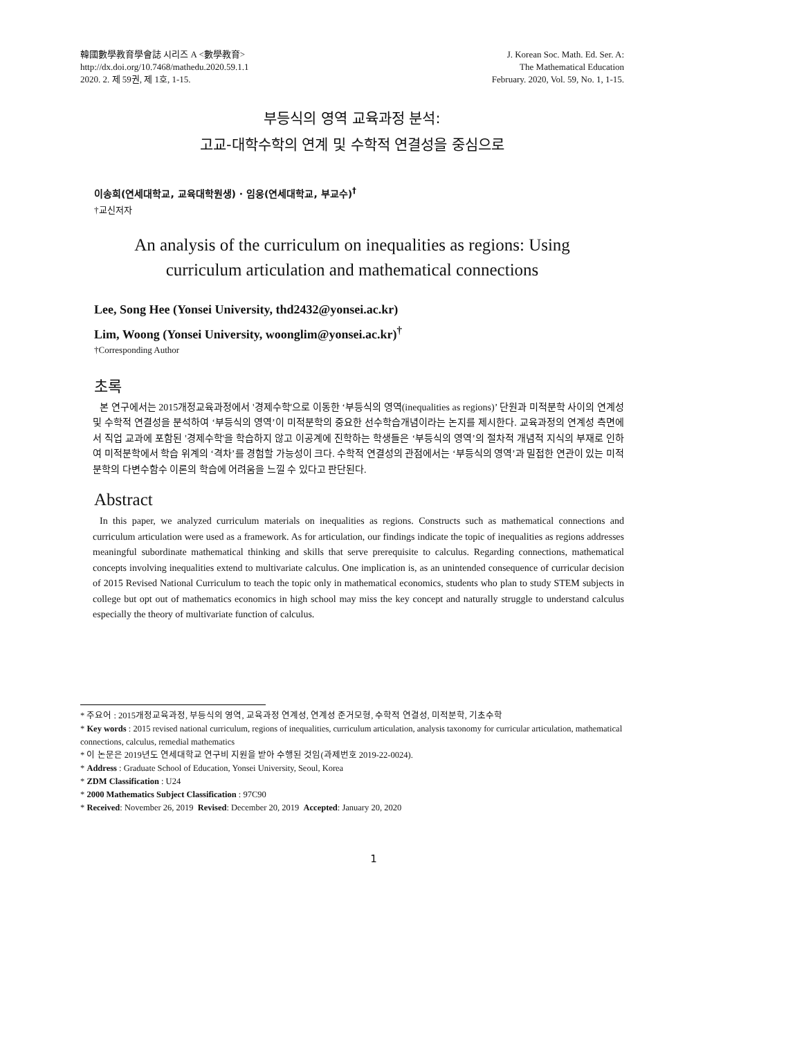韓國數學教育學會誌 시리즈 A <數學教育>
http://dx.doi.org/10.7468/mathedu.2020.59.1.1
2020. 2. 제 59권, 제 1호, 1-15.
J. Korean Soc. Math. Ed. Ser. A:
The Mathematical Education
February. 2020, Vol. 59, No. 1, 1-15.
부등식의 영역 교육과정 분석:
고교-대학수학의 연계 및 수학적 연결성을 중심으로
이송희(연세대학교, 교육대학원생) · 임웅(연세대학교, 부교수)<sup>†</sup>
†교신저자
An analysis of the curriculum on inequalities as regions: Using
curriculum articulation and mathematical connections
Lee, Song Hee (Yonsei University, thd2432@yonsei.ac.kr)
Lim, Woong (Yonsei University, woonglim@yonsei.ac.kr)<sup>†</sup>
†Corresponding Author
초록
본 연구에서는 2015개정교육과정에서 '경제수학'으로 이동한 ‘부등식의 영역(inequalities as regions)’ 단원과 미적분학 사이의 연계성 및 수학적 연결성을 분석하여 ‘부등식의 영역’이 미적분학의 중요한 선수학습개념이라는 논지를 제시한다. 교육과정의 연계성 측면에서 직업 교과에 포함된 '경제수학'을 학습하지 않고 이공계에 진학하는 학생들은 ‘부등식의 영역’의 절차적 개념적 지식의 부재로 인하여 미적분학에서 학습 위계의 ‘격차’를 경험할 가능성이 크다. 수학적 연결성의 관점에서는 ‘부등식의 영역’과 밀접한 연관이 있는 미적분학의 다변수함수 이론의 학습에 어려움을 느낄 수 있다고 판단된다.
Abstract
In this paper, we analyzed curriculum materials on inequalities as regions. Constructs such as mathematical connections and curriculum articulation were used as a framework. As for articulation, our findings indicate the topic of inequalities as regions addresses meaningful subordinate mathematical thinking and skills that serve prerequisite to calculus. Regarding connections, mathematical concepts involving inequalities extend to multivariate calculus. One implication is, as an unintended consequence of curricular decision of 2015 Revised National Curriculum to teach the topic only in mathematical economics, students who plan to study STEM subjects in college but opt out of mathematics economics in high school may miss the key concept and naturally struggle to understand calculus especially the theory of multivariate function of calculus.
* 주요어 : 2015개정교육과정, 부등식의 영역, 교육과정 연계성, 연계성 준거모형, 수학적 연결성, 미적분학, 기초수학
* Key words : 2015 revised national curriculum, regions of inequalities, curriculum articulation, analysis taxonomy for curricular articulation, mathematical connections, calculus, remedial mathematics
* 이 논문은 2019년도 연세대학교 연구비 지원을 받아 수행된 것임(과제번호 2019-22-0024).
* Address : Graduate School of Education, Yonsei University, Seoul, Korea
* ZDM Classification : U24
* 2000 Mathematics Subject Classification : 97C90
* Received: November 26, 2019 Revised: December 20, 2019 Accepted: January 20, 2020
1